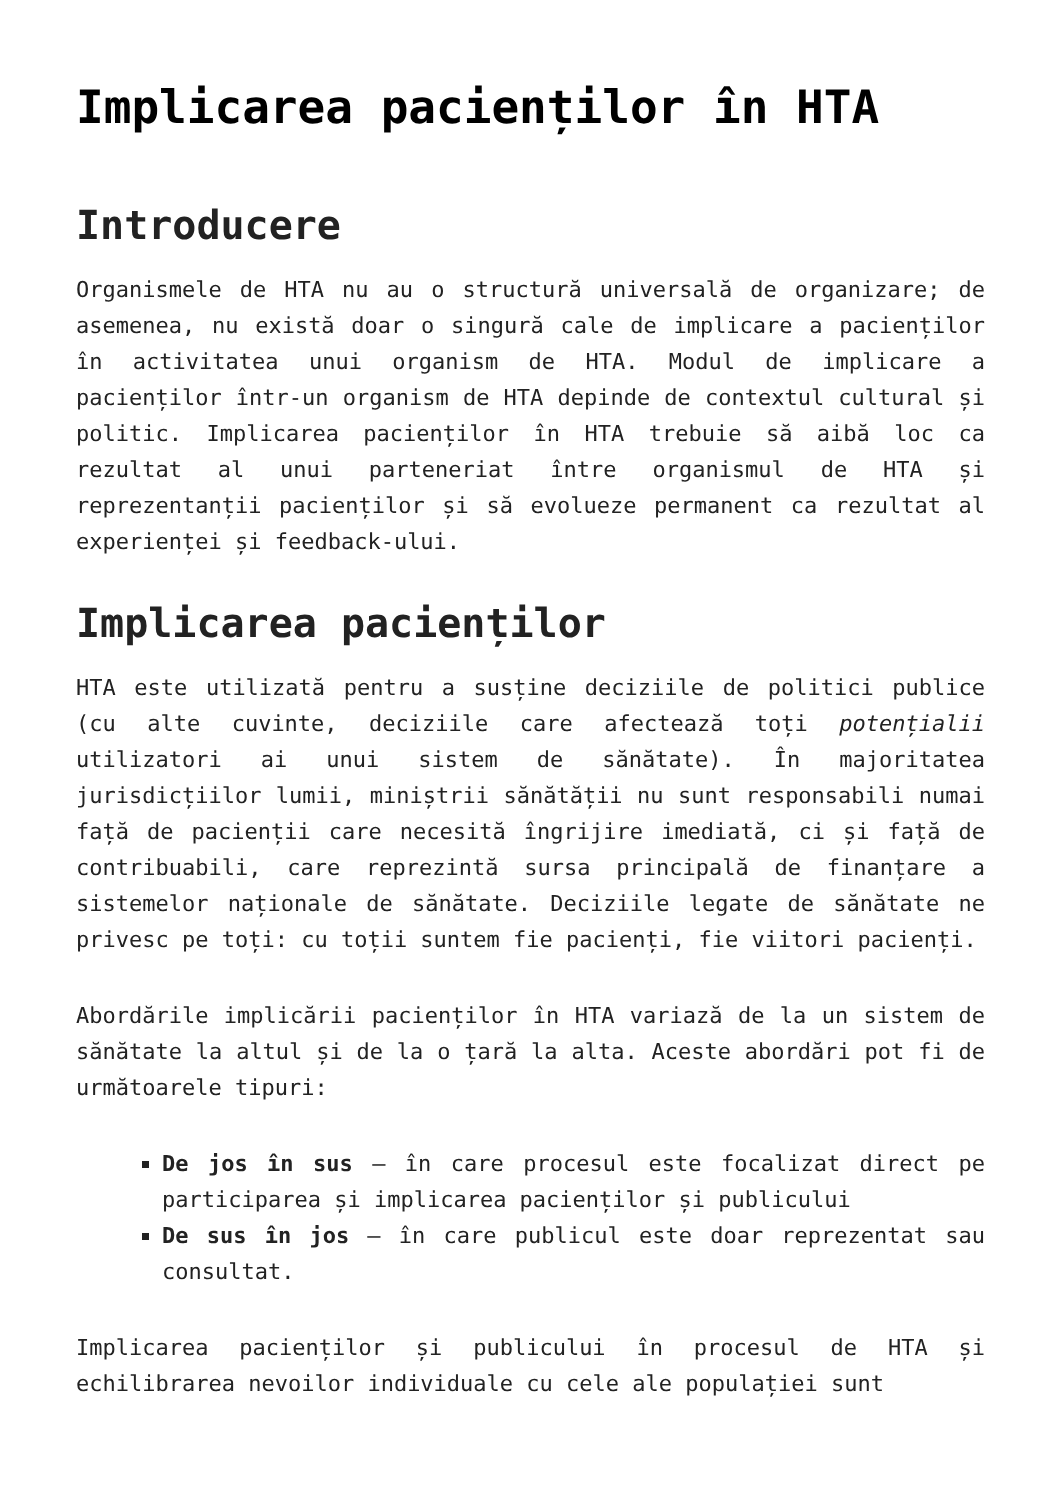Implicarea pacienților în HTA
Introducere
Organismele de HTA nu au o structură universală de organizare; de asemenea, nu există doar o singură cale de implicare a pacienților în activitatea unui organism de HTA. Modul de implicare a pacienților într-un organism de HTA depinde de contextul cultural și politic. Implicarea pacienților în HTA trebuie să aibă loc ca rezultat al unui parteneriat între organismul de HTA și reprezentanții pacienților și să evolueze permanent ca rezultat al experienței și feedback-ului.
Implicarea pacienților
HTA este utilizată pentru a susține deciziile de politici publice (cu alte cuvinte, deciziile care afectează toți potențialii utilizatori ai unui sistem de sănătate). În majoritatea jurisdicțiilor lumii, miniștrii sănătății nu sunt responsabili numai față de pacienții care necesită îngrijire imediată, ci și față de contribuabili, care reprezintă sursa principală de finanțare a sistemelor naționale de sănătate. Deciziile legate de sănătate ne privesc pe toți: cu toții suntem fie pacienți, fie viitori pacienți.
Abordările implicării pacienților în HTA variază de la un sistem de sănătate la altul și de la o țară la alta. Aceste abordări pot fi de următoarele tipuri:
De jos în sus – în care procesul este focalizat direct pe participarea și implicarea pacienților și publicului
De sus în jos – în care publicul este doar reprezentat sau consultat.
Implicarea pacienților și publicului în procesul de HTA și echilibrarea nevoilor individuale cu cele ale populației sunt